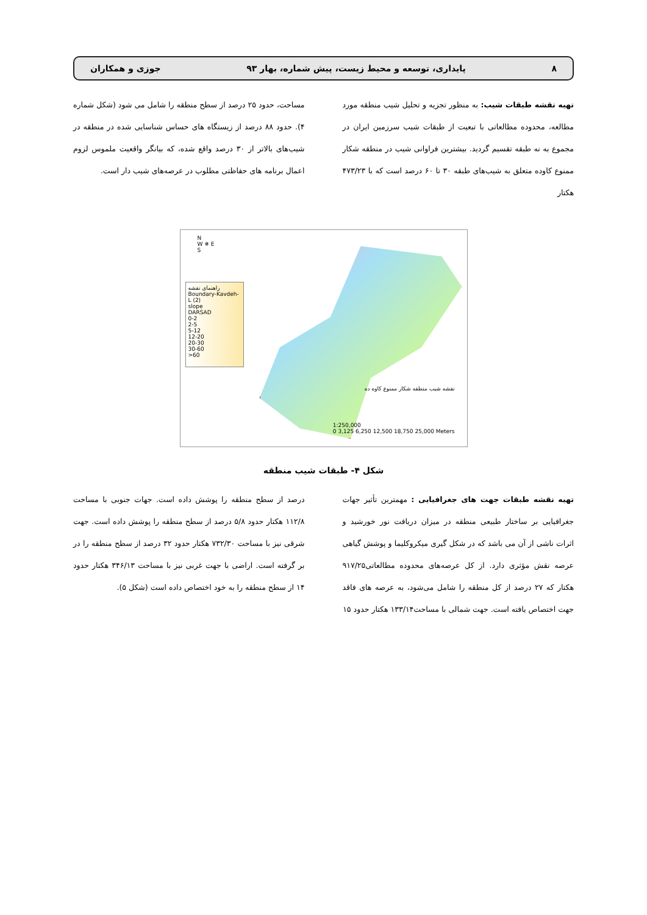۸ پایداری، توسعه و محیط زیست، پیش شماره، بهار ۹۳ جوزی و همکاران
تهیه نقشه طبقات شیب: به منظور تجزیه و تحلیل شیب منطقه مورد مطالعه، محدوده مطالعاتی با تبعیت از طبقات شیب سرزمین ایران در مجموع به نه طبقه تقسیم گردید. بیشترین فراوانی شیب در منطقه شکار ممنوع کاوده متعلق به شیب‌های طبقه ۳۰ تا ۶۰ درصد است که با ۴۷۳/۲۳ هکتار
مساحت، حدود ۲۵ درصد از سطح منطقه را شامل می شود (شکل شماره ۴). حدود ۸۸ درصد از زیستگاه های حساس شناسایی شده در منطقه در شیب‌های بالاتر از ۳۰ درصد واقع شده، که بیانگر واقعیت ملموس لزوم اعمال برنامه های حفاظتی مطلوب در عرصه‌های شیب دار است.
N
W ✵ E
S
راهنمای نقشه
Boundary-Kavdeh-L (2)
slope
DARSAD
0-2
2-5
5-12
12-20
20-30
30-60
>60
نقشه شیب منطقه شکار ممنوع کاوه ده
1:250,000
0 3,125 6,250 12,500 18,750 25,000 Meters
شکل ۴- طبقات شیب منطقه
تهیه نقشه طبقات جهت های جغرافیایی : مهمترین تأثیر جهات جغرافیایی بر ساختار طبیعی منطقه در میزان دریافت نور خورشید و اثرات ناشی از آن می باشد که در شکل گیری میکروکلیما و پوشش گیاهی عرصه نقش مؤثری دارد. از کل عرصه‌های محدوده مطالعاتی۹۱۷/۲۵ هکتار که ۲۷ درصد از کل منطقه را شامل می‌شود، به عرصه های فاقد جهت اختصاص یافته است. جهت شمالی با مساحت۱۳۳/۱۴ هکتار حدود ۱۵
درصد از سطح منطقه را پوشش داده است. جهات جنوبی با مساحت ۱۱۲/۸ هکتار حدود ۵/۸ درصد از سطح منطقه را پوشش داده است. جهت شرقی نیز با مساحت ۷۳۲/۳۰ هکتار حدود ۳۲ درصد از سطح منطقه را در بر گرفته است. اراضی با جهت غربی نیز با مساحت ۳۴۶/۱۳ هکتار حدود ۱۴ از سطح منطقه را به خود اختصاص داده است (شکل ۵).